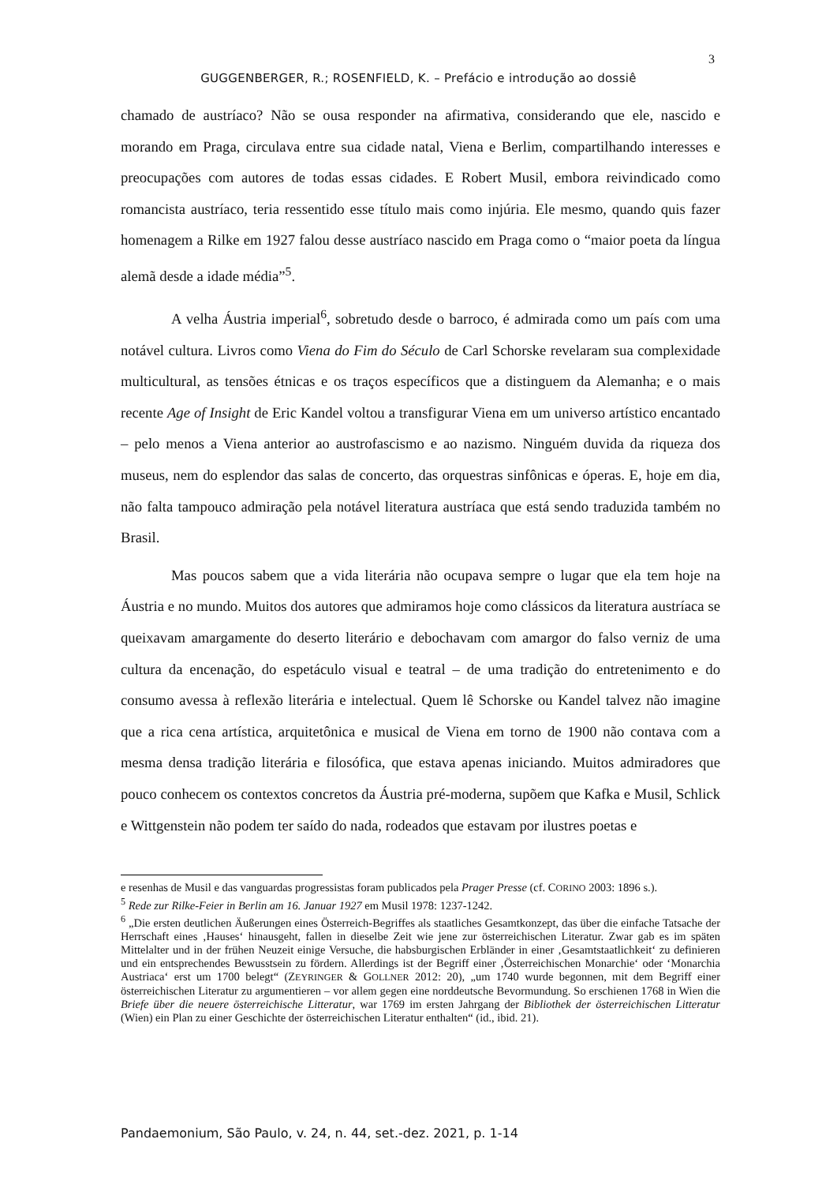3
GUGGENBERGER, R.; ROSENFIELD, K. – Prefácio e introdução ao dossiê
chamado de austríaco? Não se ousa responder na afirmativa, considerando que ele, nascido e morando em Praga, circulava entre sua cidade natal, Viena e Berlim, compartilhando interesses e preocupações com autores de todas essas cidades. E Robert Musil, embora reivindicado como romancista austríaco, teria ressentido esse título mais como injúria. Ele mesmo, quando quis fazer homenagem a Rilke em 1927 falou desse austríaco nascido em Praga como o “maior poeta da língua alemã desde a idade média”<sup>5</sup>.
A velha Áustria imperial<sup>6</sup>, sobretudo desde o barroco, é admirada como um país com uma notável cultura. Livros como Viena do Fim do Século de Carl Schorske revelaram sua complexidade multicultural, as tensões étnicas e os traços específicos que a distinguem da Alemanha; e o mais recente Age of Insight de Eric Kandel voltou a transfigurar Viena em um universo artístico encantado – pelo menos a Viena anterior ao austrofascismo e ao nazismo. Ninguém duvida da riqueza dos museus, nem do esplendor das salas de concerto, das orquestras sinfônicas e óperas. E, hoje em dia, não falta tampouco admiração pela notável literatura austríaca que está sendo traduzida também no Brasil.
Mas poucos sabem que a vida literária não ocupava sempre o lugar que ela tem hoje na Áustria e no mundo. Muitos dos autores que admiramos hoje como clássicos da literatura austríaca se queixavam amargamente do deserto literário e debochavam com amargor do falso verniz de uma cultura da encenação, do espetáculo visual e teatral – de uma tradição do entretenimento e do consumo avessa à reflexão literária e intelectual. Quem lê Schorske ou Kandel talvez não imagine que a rica cena artística, arquitetônica e musical de Viena em torno de 1900 não contava com a mesma densa tradição literária e filosófica, que estava apenas iniciando. Muitos admiradores que pouco conhecem os contextos concretos da Áustria pré-moderna, supõem que Kafka e Musil, Schlick e Wittgenstein não podem ter saído do nada, rodeados que estavam por ilustres poetas e
e resenhas de Musil e das vanguardas progressistas foram publicados pela Prager Presse (cf. CORINO 2003: 1896 s.).
<sup>5</sup> Rede zur Rilke-Feier in Berlin am 16. Januar 1927 em Musil 1978: 1237-1242.
<sup>6</sup> „Die ersten deutlichen Äußerungen eines Österreich-Begriffes als staatliches Gesamtkonzept, das über die einfache Tatsache der Herrschaft eines ‚Hauses‘ hinausgeht, fallen in dieselbe Zeit wie jene zur österreichischen Literatur. Zwar gab es im späten Mittelalter und in der frühen Neuzeit einige Versuche, die habsburgischen Erbländer in einer ‚Gesamtstaatlichkeit‘ zu definieren und ein entsprechendes Bewusstsein zu fördern. Allerdings ist der Begriff einer ‚Österreichischen Monarchie‘ oder ‘Monarchia Austriaca‘ erst um 1700 belegt“ (ZEYRINGER & GOLLNER 2012: 20), „um 1740 wurde begonnen, mit dem Begriff einer österreichischen Literatur zu argumentieren – vor allem gegen eine norddeutsche Bevormundung. So erschienen 1768 in Wien die Briefe über die neuere österreichische Litteratur, war 1769 im ersten Jahrgang der Bibliothek der österreichischen Litteratur (Wien) ein Plan zu einer Geschichte der österreichischen Literatur enthalten“ (id., ibid. 21).
Pandaemonium, São Paulo, v. 24, n. 44, set.-dez. 2021, p. 1-14